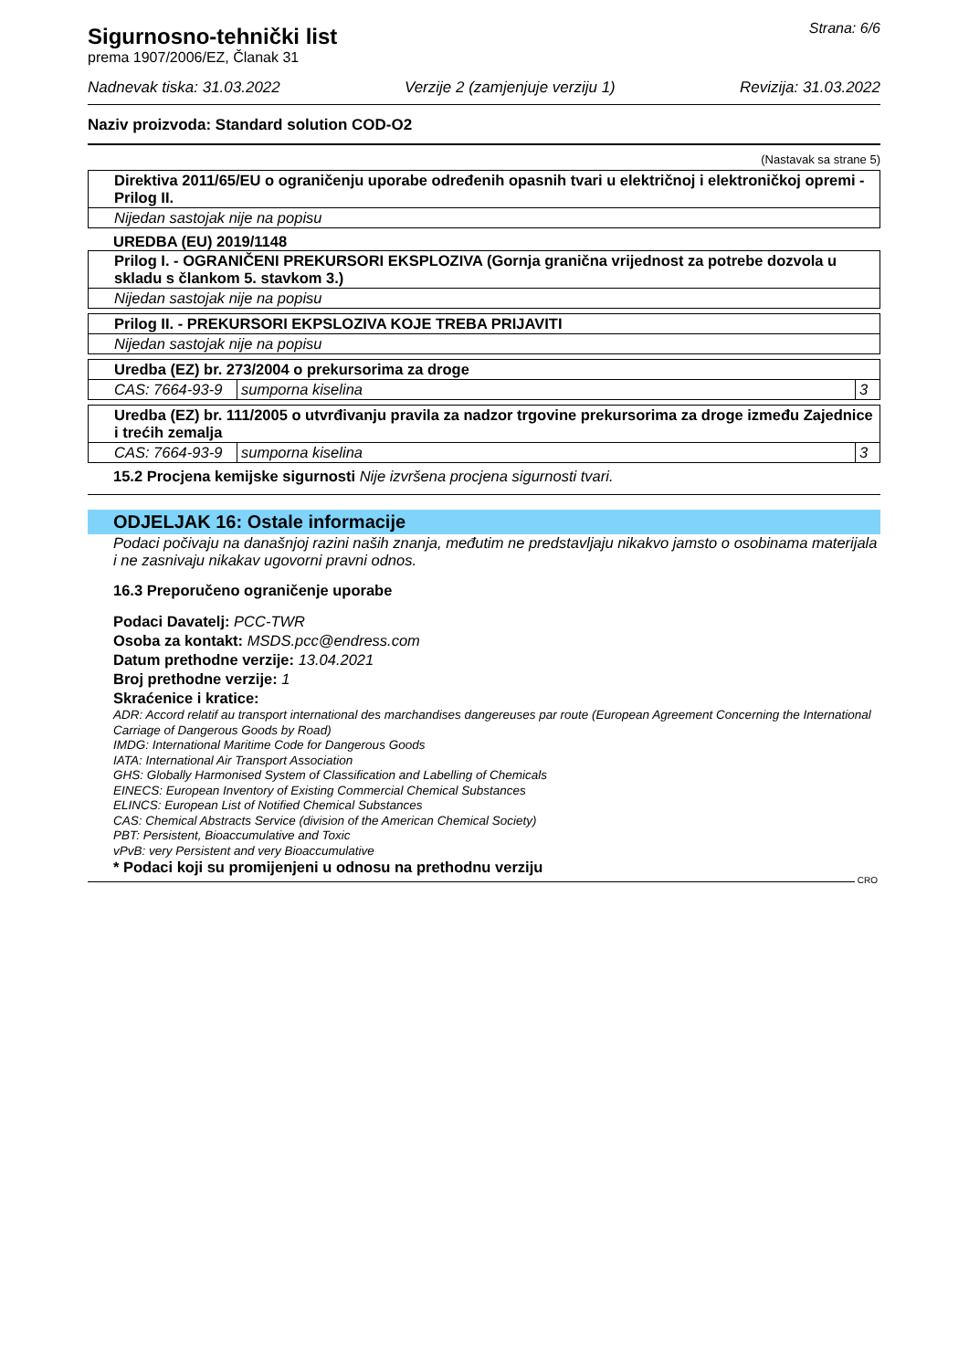Sigurnosno-tehnički list
prema 1907/2006/EZ, Članak 31
Strana: 6/6
Nadnevak tiska: 31.03.2022 Verzije 2 (zamjenjuje verziju 1) Revizija: 31.03.2022
Naziv proizvoda: Standard solution COD-O2
(Nastavak sa strane 5)
| Direktiva 2011/65/EU o ograničenju uporabe određenih opasnih tvari u električnoj i elektroničkoj opremi - Prilog II. |
| Nijedan sastojak nije na popisu |
UREDBA (EU) 2019/1148
| Prilog I. - OGRANIČENI PREKURSORI EKSPLOZIVA (Gornja granična vrijednost za potrebe dozvola u skladu s člankom 5. stavkom 3.) |
| Nijedan sastojak nije na popisu |
| Prilog II. - PREKURSORI EKPSLOZIVA KOJE TREBA PRIJAVITI |
| Nijedan sastojak nije na popisu |
| Uredba (EZ) br. 273/2004 o prekursorima za droge | | |
| CAS: 7664-93-9 | sumporna kiselina | 3 |
| Uredba (EZ) br. 111/2005 o utvrđivanju pravila za nadzor trgovine prekursorima za droge između Zajednice i trećih zemalja | | |
| CAS: 7664-93-9 | sumporna kiselina | 3 |
15.2 Procjena kemijske sigurnosti Nije izvršena procjena sigurnosti tvari.
ODJELJAK 16: Ostale informacije
Podaci počivaju na današnjoj razini naših znanja, međutim ne predstavljaju nikakvo jamsto o osobinama materijala i ne zasnivaju nikakav ugovorni pravni odnos.
16.3 Preporučeno ograničenje uporabe
Podaci Davatelj: PCC-TWR
Osoba za kontakt: MSDS.pcc@endress.com
Datum prethodne verzije: 13.04.2021
Broj prethodne verzije: 1
Skraćenice i kratice:
ADR: Accord relatif au transport international des marchandises dangereuses par route (European Agreement Concerning the International Carriage of Dangerous Goods by Road)
IMDG: International Maritime Code for Dangerous Goods
IATA: International Air Transport Association
GHS: Globally Harmonised System of Classification and Labelling of Chemicals
EINECS: European Inventory of Existing Commercial Chemical Substances
ELINCS: European List of Notified Chemical Substances
CAS: Chemical Abstracts Service (division of the American Chemical Society)
PBT: Persistent, Bioaccumulative and Toxic
vPvB: very Persistent and very Bioaccumulative
* Podaci koji su promijenjeni u odnosu na prethodnu verziju
CRO